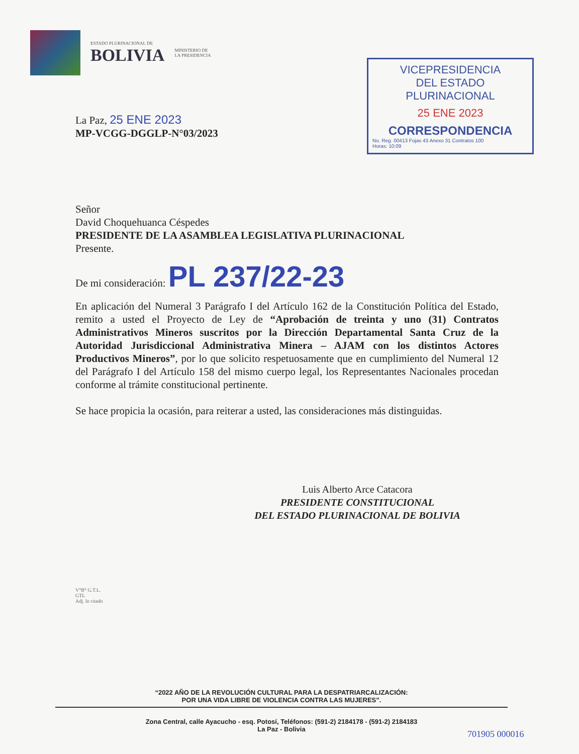ESTADO PLURINACIONAL DE
BOLIVIA
MINISTERIO DE
LA PRESIDENCIA
VICEPRESIDENCIA
DEL ESTADO PLURINACIONAL
25 ENE 2023
CORRESPONDENCIA
No. Reg. 00413 Fojas 43 Anexo 31 Contratos 100
Horas: 10:09
La Paz, 25 ENE 2023
MP-VCGG-DGGLP-N°03/2023
Señor
David Choquehuanca Céspedes
PRESIDENTE DE LA ASAMBLEA LEGISLATIVA PLURINACIONAL
Presente.
De mi consideración: PL 237/22-23
En aplicación del Numeral 3 Parágrafo I del Artículo 162 de la Constitución Política del Estado, remito a usted el Proyecto de Ley de “Aprobación de treinta y uno (31) Contratos Administrativos Mineros suscritos por la Dirección Departamental Santa Cruz de la Autoridad Jurisdiccional Administrativa Minera – AJAM con los distintos Actores Productivos Mineros”, por lo que solicito respetuosamente que en cumplimiento del Numeral 12 del Parágrafo I del Artículo 158 del mismo cuerpo legal, los Representantes Nacionales procedan conforme al trámite constitucional pertinente.
Se hace propicia la ocasión, para reiterar a usted, las consideraciones más distinguidas.
Luis Alberto Arce Catacora
PRESIDENTE CONSTITUCIONAL
DEL ESTADO PLURINACIONAL DE BOLIVIA
V°B° G.T.L.
GTL
Adj. lo citado
“2022 AÑO DE LA REVOLUCIÓN CULTURAL PARA LA DESPATRIARCALIZACIÓN:
POR UNA VIDA LIBRE DE VIOLENCIA CONTRA LAS MUJERES”.
Zona Central, calle Ayacucho - esq. Potosí, Teléfonos: (591-2) 2184178 - (591-2) 2184183
La Paz - Bolivia
701905 000016